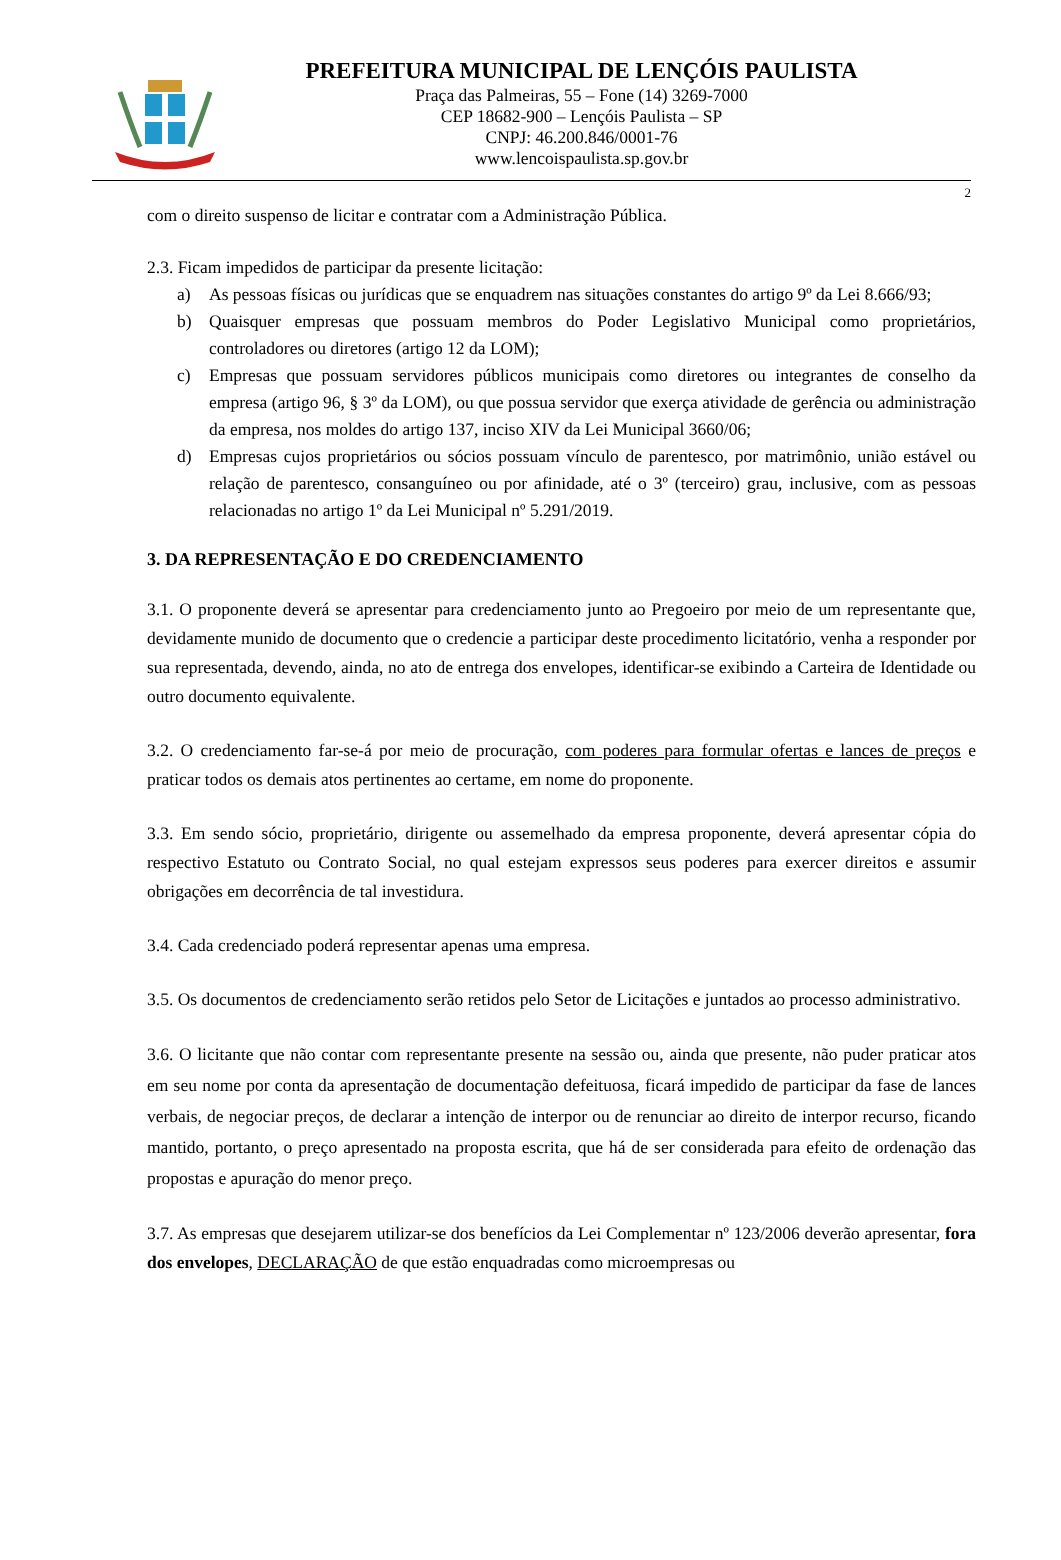PREFEITURA MUNICIPAL DE LENÇÓIS PAULISTA
Praça das Palmeiras, 55 – Fone (14) 3269-7000
CEP 18682-900 – Lençóis Paulista – SP
CNPJ: 46.200.846/0001-76
www.lencoispaulista.sp.gov.br
2
com o direito suspenso de licitar e contratar com a Administração Pública.
2.3. Ficam impedidos de participar da presente licitação:
a) As pessoas físicas ou jurídicas que se enquadrem nas situações constantes do artigo 9º da Lei 8.666/93;
b) Quaisquer empresas que possuam membros do Poder Legislativo Municipal como proprietários, controladores ou diretores (artigo 12 da LOM);
c) Empresas que possuam servidores públicos municipais como diretores ou integrantes de conselho da empresa (artigo 96, § 3º da LOM), ou que possua servidor que exerça atividade de gerência ou administração da empresa, nos moldes do artigo 137, inciso XIV da Lei Municipal 3660/06;
d) Empresas cujos proprietários ou sócios possuam vínculo de parentesco, por matrimônio, união estável ou relação de parentesco, consanguíneo ou por afinidade, até o 3º (terceiro) grau, inclusive, com as pessoas relacionadas no artigo 1º da Lei Municipal nº 5.291/2019.
3. DA REPRESENTAÇÃO E DO CREDENCIAMENTO
3.1. O proponente deverá se apresentar para credenciamento junto ao Pregoeiro por meio de um representante que, devidamente munido de documento que o credencie a participar deste procedimento licitatório, venha a responder por sua representada, devendo, ainda, no ato de entrega dos envelopes, identificar-se exibindo a Carteira de Identidade ou outro documento equivalente.
3.2. O credenciamento far-se-á por meio de procuração, com poderes para formular ofertas e lances de preços e praticar todos os demais atos pertinentes ao certame, em nome do proponente.
3.3. Em sendo sócio, proprietário, dirigente ou assemelhado da empresa proponente, deverá apresentar cópia do respectivo Estatuto ou Contrato Social, no qual estejam expressos seus poderes para exercer direitos e assumir obrigações em decorrência de tal investidura.
3.4. Cada credenciado poderá representar apenas uma empresa.
3.5. Os documentos de credenciamento serão retidos pelo Setor de Licitações e juntados ao processo administrativo.
3.6. O licitante que não contar com representante presente na sessão ou, ainda que presente, não puder praticar atos em seu nome por conta da apresentação de documentação defeituosa, ficará impedido de participar da fase de lances verbais, de negociar preços, de declarar a intenção de interpor ou de renunciar ao direito de interpor recurso, ficando mantido, portanto, o preço apresentado na proposta escrita, que há de ser considerada para efeito de ordenação das propostas e apuração do menor preço.
3.7. As empresas que desejarem utilizar-se dos benefícios da Lei Complementar nº 123/2006 deverão apresentar, fora dos envelopes, DECLARAÇÃO de que estão enquadradas como microempresas ou